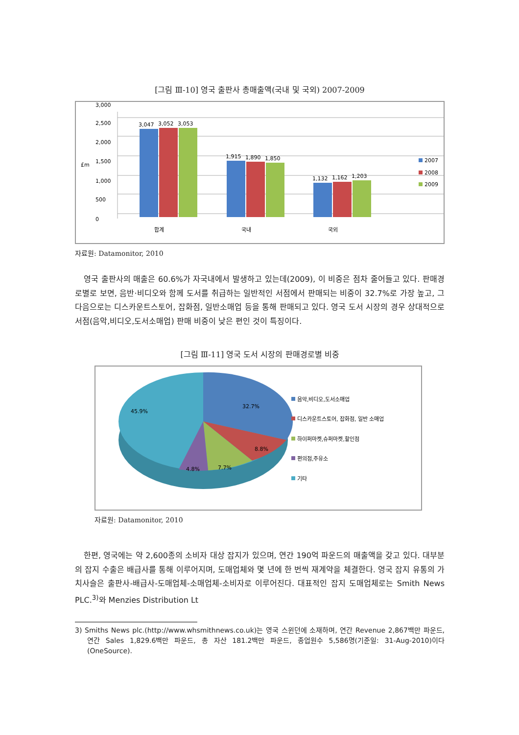[그림 Ⅲ-10] 영국 출판사 총매출액(국내 및 국외) 2007-2009
0
500
1,000
1,500
2,000
2,500
3,000
£m
3,047
3,052
3,053
1,915
1,890
1,850
1,132
1,162
1,203
합계
국내
국외
2007
2008
2009
자료원: Datamonitor, 2010
영국 출판사의 매출은 60.6%가 자국내에서 발생하고 있는데(2009), 이 비중은 점차 줄어들고 있다. 판매경로별로 보면, 음반·비디오와 함께 도서를 취급하는 일반적인 서점에서 판매되는 비중이 32.7%로 가장 높고, 그 다음으로는 디스카운트스토어, 잡화점, 일반소매업 등을 통해 판매되고 있다. 영국 도서 시장의 경우 상대적으로 서점(음악,비디오,도서소매업) 판매 비중이 낮은 편인 것이 특징이다.
[그림 Ⅲ-11] 영국 도서 시장의 판매경로별 비중
32.7%
8.8%
7.7%
4.8%
45.9%
음악,비디오,도서소매업
디스카운트스토어, 잡화점, 일반 소매업
하이퍼마켓,슈퍼마켓,할인점
편의점,주유소
기타
자료원: Datamonitor, 2010
한편, 영국에는 약 2,600종의 소비자 대상 잡지가 있으며, 연간 190억 파운드의 매출액을 갖고 있다. 대부분의 잡지 수출은 배급사를 통해 이루어지며, 도매업체와 몇 년에 한 번씩 재계약을 체결한다. 영국 잡지 유통의 가치사슬은 출판사-배급사-도매업체-소매업체-소비자로 이루어진다. 대표적인 잡지 도매업체로는 Smith News PLC.<sup>3)</sup>와 Menzies Distribution Lt
3) Smiths News plc.(http://www.whsmithnews.co.uk)는 영국 스윈던에 소재하며, 연간 Revenue 2,867백만 파운드, 연간 Sales 1,829.6백만 파운드, 총 자산 181.2백만 파운드, 종업원수 5,586명(기준일: 31-Aug-2010)이다(OneSource).